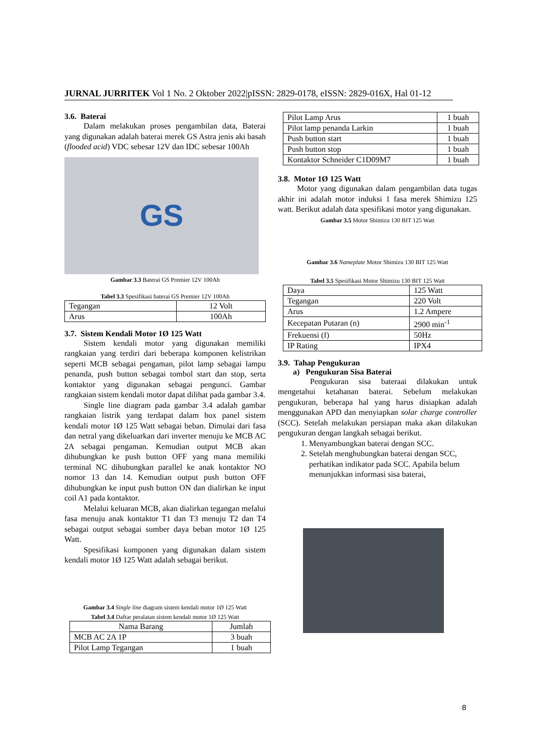JURNAL JURRITEK Vol 1 No. 2 Oktober 2022|pISSN: 2829-0178, eISSN: 2829-016X, Hal 01-12
3.6. Baterai
Dalam melakukan proses pengambilan data, Baterai yang digunakan adalah baterai merek GS Astra jenis aki basah (flooded acid) VDC sebesar 12V dan IDC sebesar 100Ah
GS
Gambar 3.3 Baterai GS Premier 12V 100Ah
Tabel 3.3 Spesifikasi baterai GS Premier 12V 100Ah
| Tegangan | 12 Volt |
| Arus | 100Ah |
3.7. Sistem Kendali Motor 1Ø 125 Watt
Sistem kendali motor yang digunakan memiliki rangkaian yang terdiri dari beberapa komponen kelistrikan seperti MCB sebagai pengaman, pilot lamp sebagai lampu penanda, push button sebagai tombol start dan stop, serta kontaktor yang digunakan sebagai pengunci. Gambar rangkaian sistem kendali motor dapat dilihat pada gambar 3.4.
Single line diagram pada gambar 3.4 adalah gambar rangkaian listrik yang terdapat dalam box panel sistem kendali motor 1Ø 125 Watt sebagai beban. Dimulai dari fasa dan netral yang dikeluarkan dari inverter menuju ke MCB AC 2A sebagai pengaman. Kemudian output MCB akan dihubungkan ke push button OFF yang mana memiliki terminal NC dihubungkan parallel ke anak kontaktor NO nomor 13 dan 14. Kemudian output push button OFF dihubungkan ke input push button ON dan dialirkan ke input coil A1 pada kontaktor.
Melalui keluaran MCB, akan dialirkan tegangan melalui fasa menuju anak kontaktor T1 dan T3 menuju T2 dan T4 sebagai output sebagai sumber daya beban motor 1Ø 125 Watt.
Spesifikasi komponen yang digunakan dalam sistem kendali motor 1Ø 125 Watt adalah sebagai berikut.
Gambar 3.4 Single line diagram sistem kendali motor 1Ø 125 Watt
Tabel 3.4 Daftar peralatan sistem kendali motor 1Ø 125 Watt
| Nama Barang | Jumlah |
| --- | --- |
| MCB AC 2A 1P | 3 buah |
| Pilot Lamp Tegangan | 1 buah |
| Pilot Lamp Arus | 1 buah |
| Pilot lamp penanda Larkin | 1 buah |
| Push button start | 1 buah |
| Push button stop | 1 buah |
| Kontaktor Schneider C1D09M7 | 1 buah |
3.8. Motor 1Ø 125 Watt
Motor yang digunakan dalam pengambilan data tugas akhir ini adalah motor induksi 1 fasa merek Shimizu 125 watt. Berikut adalah data spesifikasi motor yang digunakan.
Gambar 3.5 Motor Shimizu 130 BIT 125 Watt
Gambar 3.6 Nameplate Motor Shimizu 130 BIT 125 Watt
Tabel 3.5 Spesifikasi Motor Shimizu 130 BIT 125 Watt
| Daya | 125 Watt |
| Tegangan | 220 Volt |
| Arus | 1.2 Ampere |
| Kecepatan Putaran (n) | 2900 min<sup>-1</sup> |
| Frekuensi (f) | 50Hz |
| IP Rating | IPX4 |
3.9. Tahap Pengukuran
a) Pengukuran Sisa Baterai
Pengukuran sisa bateraai dilakukan untuk mengetahui ketahanan baterai. Sebelum melakukan pengukuran, beberapa hal yang harus disiapkan adalah menggunakan APD dan menyiapkan solar charge controller (SCC). Setelah melakukan persiapan maka akan dilakukan pengukuran dengan langkah sebagai berikut.
1. Menyambungkan baterai dengan SCC.
2. Setelah menghubungkan baterai dengan SCC, perhatikan indikator pada SCC. Apabila belum menunjukkan informasi sisa baterai,
8